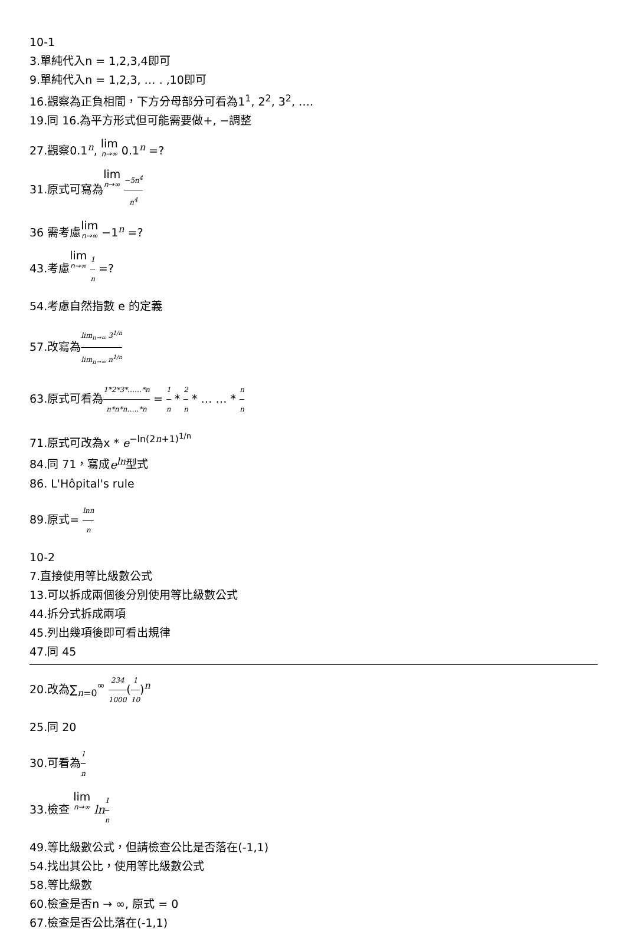10-1
3.單純代入n = 1,2,3,4即可
9.單純代入n = 1,2,3, … . ,10即可
16.觀察為正負相間，下方分母部分可看為1<sup>1</sup>, 2<sup>2</sup>, 3<sup>2</sup>, ….
19.同 16.為平方形式但可能需要做+, −調整
27.觀察0.1<sup>n</sup>, lim n→∞ 0.1<sup>n</sup> =?
31.原式可寫為lim n→∞ −5n<sup>4</sup> n<sup>4</sup>
36 需考慮lim n→∞ −1<sup>n</sup> =?
43.考慮lim n→∞ 1 n =?
54.考慮自然指數 e 的定義
57.改寫為lim<sub>n→∞</sub> 3<sup>1/n</sup> lim<sub>n→∞</sub> n<sup>1/n</sup>
63.原式可看為1*2*3*……*n n*n*n…..*n = 1 n * 2 n * … … * n n
71.原式可改為x * e<sup>−ln(2n+1)<sup>1/n</sup></sup>
84.同 71，寫成e<sup>ln</sup>型式
86. L'Hôpital's rule
89.原式= lnn n
10-2
7.直接使用等比級數公式
13.可以拆成兩個後分別使用等比級數公式
44.拆分式拆成兩項
45.列出幾項後即可看出規律
47.同 45
20.改為∑<sub>n=0</sub><sup>∞</sup> 234 1000(1 10)<sup>n</sup>
25.同 20
30.可看為1 n
33.檢查 lim n→∞ ln 1 n
49.等比級數公式，但請檢查公比是否落在(-1,1)
54.找出其公比，使用等比級數公式
58.等比級數
60.檢查是否n → ∞, 原式 = 0
67.檢查是否公比落在(-1,1)